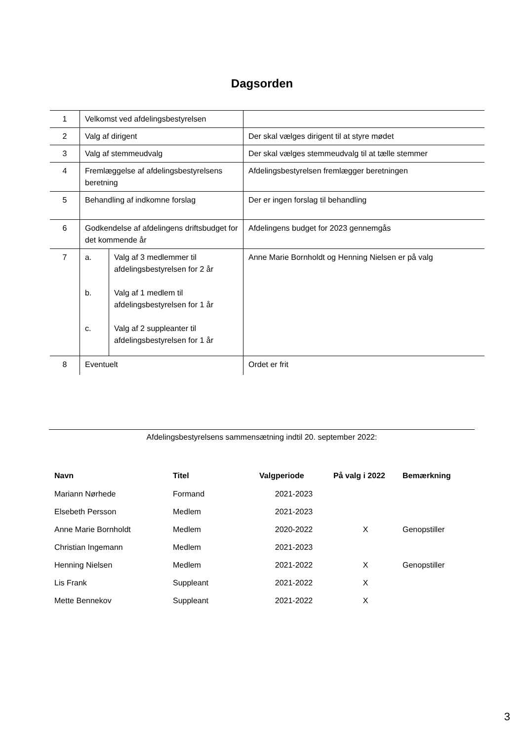Dagsorden
| 1 | Velkomst ved afdelingsbestyrelsen | |
| 2 | Valg af dirigent | Der skal vælges dirigent til at styre mødet |
| 3 | Valg af stemmeudvalg | Der skal vælges stemmeudvalg til at tælle stemmer |
| 4 | Fremlæggelse af afdelingsbestyrelsens beretning | Afdelingsbestyrelsen fremlægger beretningen |
| 5 | Behandling af indkomne forslag | Der er ingen forslag til behandling |
| 6 | Godkendelse af afdelingens driftsbudget for det kommende år | Afdelingens budget for 2023 gennemgås |
| 7 | / a. / Valg af 3 medlemmer til afdelingsbestyrelsen for 2 år / / b. / Valg af 1 medlem til afdelingsbestyrelsen for 1 år / / c. / Valg af 2 suppleanter til afdelingsbestyrelsen for 1 år / | Anne Marie Bornholdt og Henning Nielsen er på valg |
| 8 | Eventuelt | Ordet er frit |
Afdelingsbestyrelsens sammensætning indtil 20. september 2022:
| Navn | Titel | Valgperiode | På valg i 2022 | Bemærkning |
| --- | --- | --- | --- | --- |
| Mariann Nørhede | Formand | 2021-2023 | | |
| Elsebeth Persson | Medlem | 2021-2023 | | |
| Anne Marie Bornholdt | Medlem | 2020-2022 | X | Genopstiller |
| Christian Ingemann | Medlem | 2021-2023 | | |
| Henning Nielsen | Medlem | 2021-2022 | X | Genopstiller |
| Lis Frank | Suppleant | 2021-2022 | X | |
| Mette Bennekov | Suppleant | 2021-2022 | X | |
3